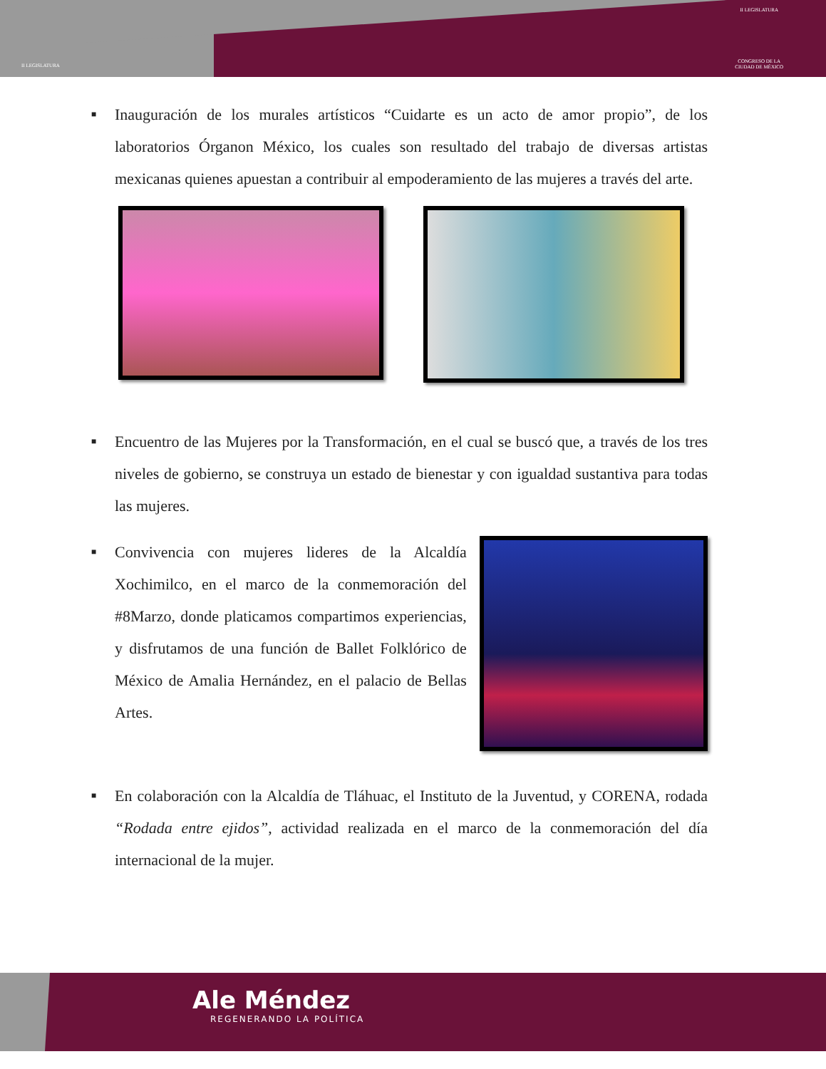II LEGISLATURA
II LEGISLATURA
CONGRESO DE LA
CIUDAD DE MÉXICO
■
Inauguración de los murales artísticos “Cuidarte es un acto de amor propio”, de los laboratorios Órganon México, los cuales son resultado del trabajo de diversas artistas mexicanas quienes apuestan a contribuir al empoderamiento de las mujeres a través del arte.
■
Encuentro de las Mujeres por la Transformación, en el cual se buscó que, a través de los tres niveles de gobierno, se construya un estado de bienestar y con igualdad sustantiva para todas las mujeres.
■
Convivencia con mujeres lideres de la Alcaldía Xochimilco, en el marco de la conmemoración del #8Marzo, donde platicamos compartimos experiencias, y disfrutamos de una función de Ballet Folklórico de México de Amalia Hernández, en el palacio de Bellas Artes.
■
En colaboración con la Alcaldía de Tláhuac, el Instituto de la Juventud, y CORENA, rodada “Rodada entre ejidos”, actividad realizada en el marco de la conmemoración del día internacional de la mujer.
Ale Méndez
REGENERANDO LA POLÍTICA